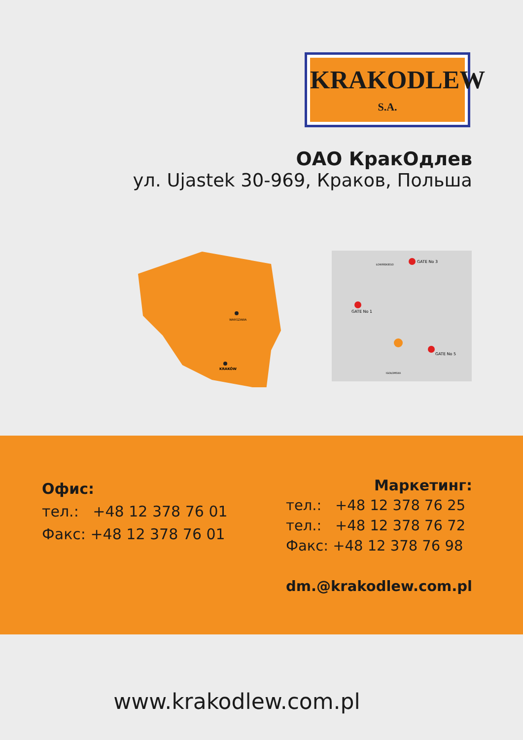KRAKODLEW
S.A.
ОАО КракОдлев
ул. Ujastek 30-969, Краков, Польша
WARSZAWA
KRAKÓW
GATE No 3
GATE No 1
GATE No 5
ŁOWIŃSKIEGO
IGOŁOMSKA
Офис:
тел.: +48 12 378 76 01
Факс: +48 12 378 76 01
Маркетинг:
тел.: +48 12 378 76 25
тел.: +48 12 378 76 72
Факс: +48 12 378 76 98
dm.@krakodlew.com.pl
www.krakodlew.com.pl